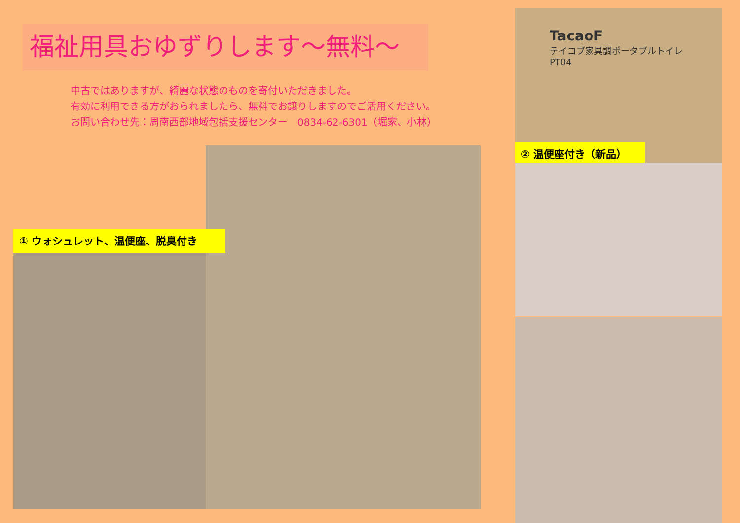福祉用具おゆずりします～無料～
中古ではありますが、綺麗な状態のものを寄付いただきました。
有効に利用できる方がおられましたら、無料でお譲りしますのでご活用ください。
お問い合わせ先：周南西部地域包括支援センター　0834-62-6301（堀家、小林）
① ウォシュレット、温便座、脱臭付き
TacaoF
テイコブ家具調ポータブルトイレ
PT04
② 温便座付き（新品）